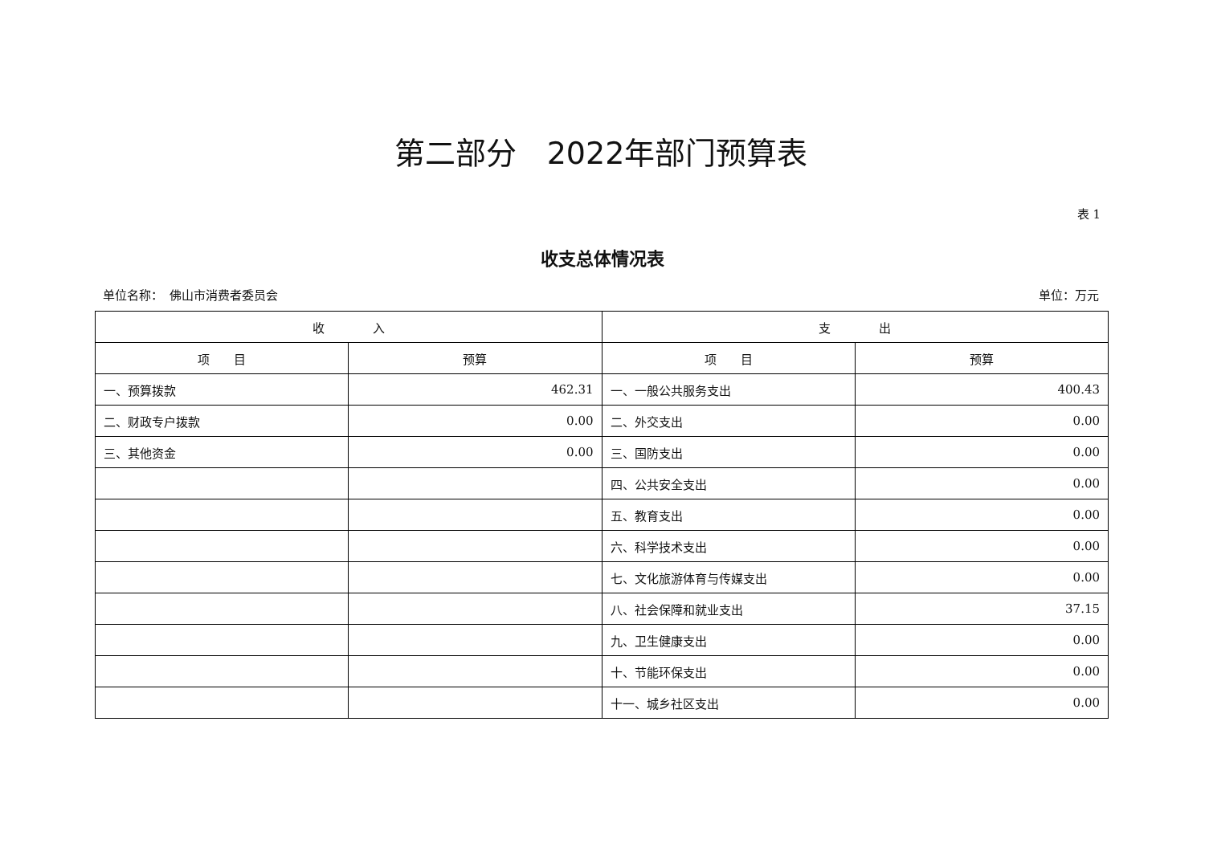第二部分　2022年部门预算表
表 1
收支总体情况表
单位名称：　佛山市消费者委员会 单位：万元
| 收 入 | | 支 出 | |
| --- | --- | --- | --- |
| 项 目 | 预算 | 项 目 | 预算 |
| 一、预算拨款 | 462.31 | 一、一般公共服务支出 | 400.43 |
| 二、财政专户拨款 | 0.00 | 二、外交支出 | 0.00 |
| 三、其他资金 | 0.00 | 三、国防支出 | 0.00 |
| | | 四、公共安全支出 | 0.00 |
| | | 五、教育支出 | 0.00 |
| | | 六、科学技术支出 | 0.00 |
| | | 七、文化旅游体育与传媒支出 | 0.00 |
| | | 八、社会保障和就业支出 | 37.15 |
| | | 九、卫生健康支出 | 0.00 |
| | | 十、节能环保支出 | 0.00 |
| | | 十一、城乡社区支出 | 0.00 |